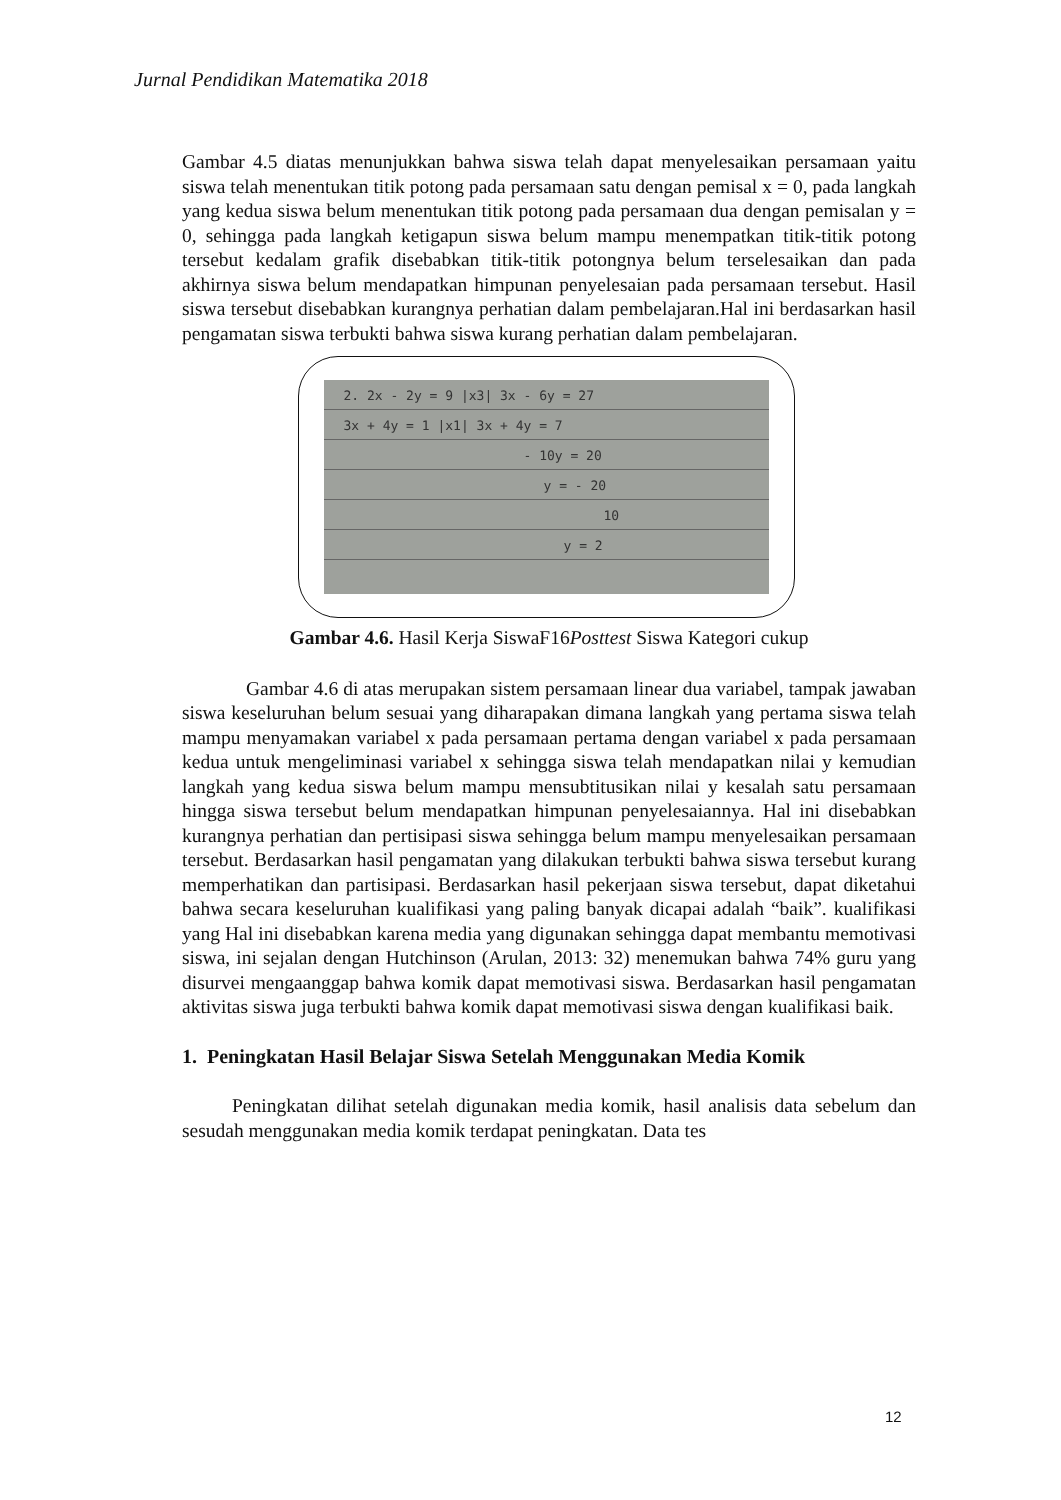Jurnal Pendidikan Matematika 2018
Gambar 4.5 diatas menunjukkan bahwa siswa telah dapat menyelesaikan persamaan yaitu siswa telah menentukan titik potong pada persamaan satu dengan pemisal x = 0, pada langkah yang kedua siswa belum menentukan titik potong pada persamaan dua dengan pemisalan y = 0, sehingga pada langkah ketigapun siswa belum mampu menempatkan titik-titik potong tersebut kedalam grafik disebabkan titik-titik potongnya belum terselesaikan dan pada akhirnya siswa belum mendapatkan himpunan penyelesaian pada persamaan tersebut. Hasil siswa tersebut disebabkan kurangnya perhatian dalam pembelajaran.Hal ini berdasarkan hasil pengamatan siswa terbukti bahwa siswa kurang perhatian dalam pembelajaran.
2. 2x - 2y = 9 |x3| 3x - 6y = 27
3x + 4y = 1 |x1| 3x + 4y = 7
- 10y = 20
y = - 20
10
y = 2
Gambar 4.6. Hasil Kerja SiswaF16Posttest Siswa Kategori cukup
Gambar 4.6 di atas merupakan sistem persamaan linear dua variabel, tampak jawaban siswa keseluruhan belum sesuai yang diharapakan dimana langkah yang pertama siswa telah mampu menyamakan variabel x pada persamaan pertama dengan variabel x pada persamaan kedua untuk mengeliminasi variabel x sehingga siswa telah mendapatkan nilai y kemudian langkah yang kedua siswa belum mampu mensubtitusikan nilai y kesalah satu persamaan hingga siswa tersebut belum mendapatkan himpunan penyelesaiannya. Hal ini disebabkan kurangnya perhatian dan pertisipasi siswa sehingga belum mampu menyelesaikan persamaan tersebut. Berdasarkan hasil pengamatan yang dilakukan terbukti bahwa siswa tersebut kurang memperhatikan dan partisipasi. Berdasarkan hasil pekerjaan siswa tersebut, dapat diketahui bahwa secara keseluruhan kualifikasi yang paling banyak dicapai adalah “baik”. kualifikasi yang Hal ini disebabkan karena media yang digunakan sehingga dapat membantu memotivasi siswa, ini sejalan dengan Hutchinson (Arulan, 2013: 32) menemukan bahwa 74% guru yang disurvei mengaanggap bahwa komik dapat memotivasi siswa. Berdasarkan hasil pengamatan aktivitas siswa juga terbukti bahwa komik dapat memotivasi siswa dengan kualifikasi baik.
1. Peningkatan Hasil Belajar Siswa Setelah Menggunakan Media Komik
Peningkatan dilihat setelah digunakan media komik, hasil analisis data sebelum dan sesudah menggunakan media komik terdapat peningkatan. Data tes
12